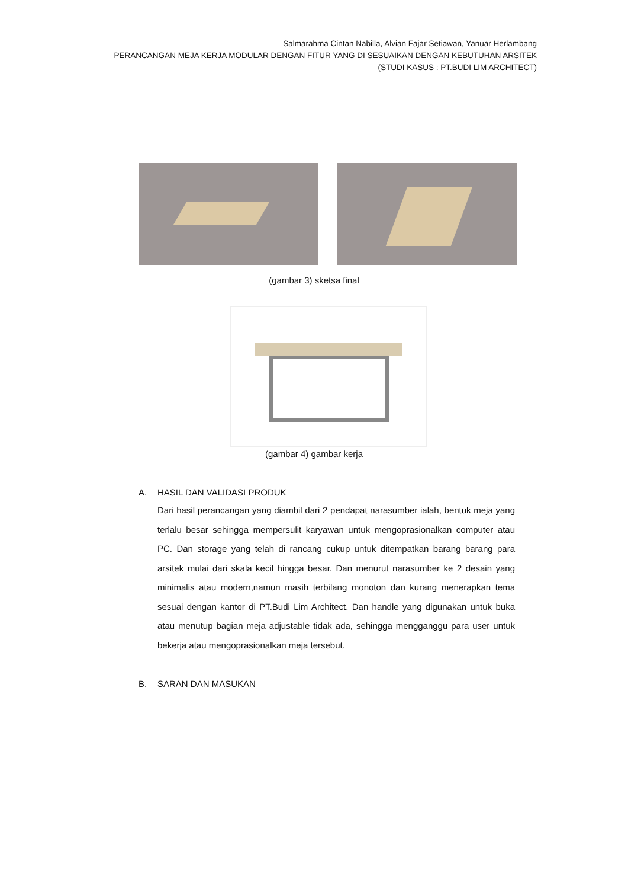Salmarahma Cintan Nabilla, Alvian Fajar Setiawan, Yanuar Herlambang
PERANCANGAN MEJA KERJA MODULAR DENGAN FITUR YANG DI SESUAIKAN DENGAN KEBUTUHAN ARSITEK
(STUDI KASUS : PT.BUDI LIM ARCHITECT)
(gambar 3) sketsa final
(gambar 4) gambar kerja
A. HASIL DAN VALIDASI PRODUK
Dari hasil perancangan yang diambil dari 2 pendapat narasumber ialah, bentuk meja yang terlalu besar sehingga mempersulit karyawan untuk mengoprasionalkan computer atau PC. Dan storage yang telah di rancang cukup untuk ditempatkan barang barang para arsitek mulai dari skala kecil hingga besar. Dan menurut narasumber ke 2 desain yang minimalis atau modern,namun masih terbilang monoton dan kurang menerapkan tema sesuai dengan kantor di PT.Budi Lim Architect. Dan handle yang digunakan untuk buka atau menutup bagian meja adjustable tidak ada, sehingga mengganggu para user untuk bekerja atau mengoprasionalkan meja tersebut.
B. SARAN DAN MASUKAN